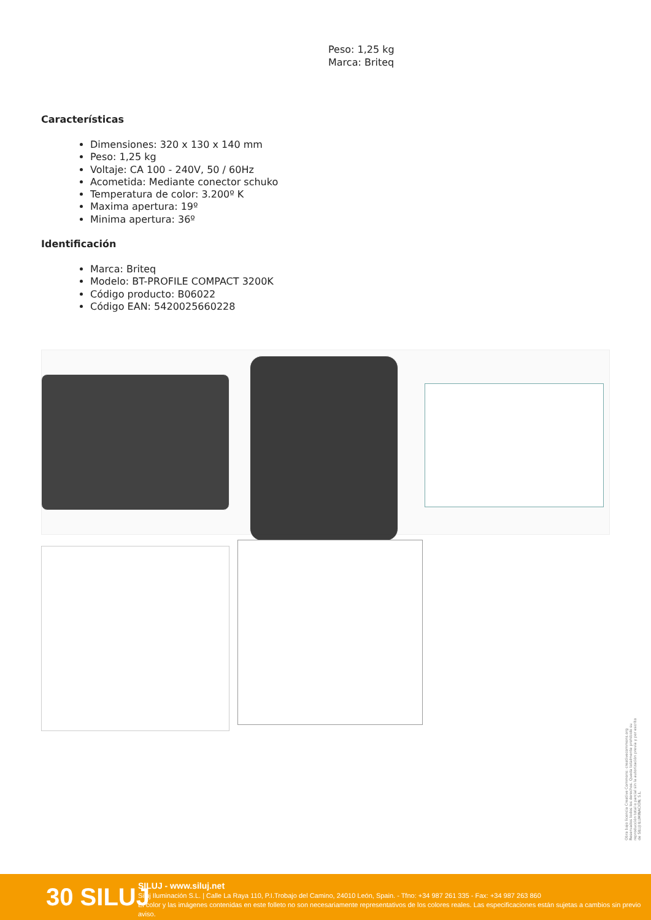Peso: 1,25 kg
Marca: Briteq
Características
Dimensiones: 320 x 130 x 140 mm
Peso: 1,25 kg
Voltaje: CA 100 - 240V, 50 / 60Hz
Acometida: Mediante conector schuko
Temperatura de color: 3.200º K
Maxima apertura: 19º
Minima apertura: 36º
Identificación
Marca: Briteq
Modelo: BT-PROFILE COMPACT 3200K
Código producto: B06022
Código EAN: 5420025660228
30 SILUJ
SILUJ - www.siluj.net
Siluj Iluminación S.L. | Calle La Raya 110, P.I.Trobajo del Camino, 24010 León, Spain. - Tfno: +34 987 261 335 - Fax: +34 987 263 860
El color y las imágenes contenidas en este folleto no son necesariamente representativos de los colores reales. Las especificaciones están sujetas a cambios sin previo aviso.
Obra bajo licencia Creative Commons: creativecommons.org Reservados todos los derechos. Queda totalmente prohibido su reproducción total o parcial sin la autorización previa y por escrito de SILUJ ILUMINACIÓN, S.L.